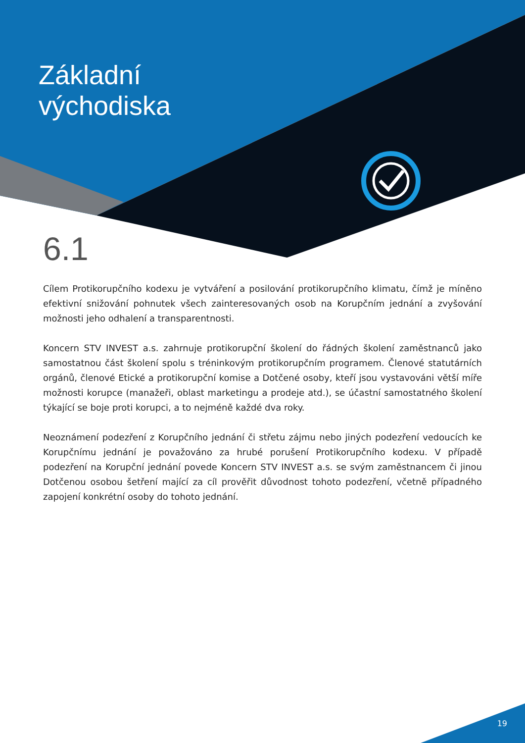Základní
východiska
6.1
Cílem Protikorupčního kodexu je vytváření a posilování protikorupčního klimatu, čímž je míněno efektivní snižování pohnutek všech zainteresovaných osob na Korupčním jednání a zvyšování možnosti jeho odhalení a transparentnosti.
Koncern STV INVEST a.s. zahrnuje protikorupční školení do řádných školení zaměstnanců jako samostatnou část školení spolu s tréninkovým protikorupčním programem. Členové statutárních orgánů, členové Etické a protikorupční komise a Dotčené osoby, kteří jsou vystavováni větší míře možnosti korupce (manažeři, oblast marketingu a prodeje atd.), se účastní samostatného školení týkající se boje proti korupci, a to nejméně každé dva roky.
Neoznámení podezření z Korupčního jednání či střetu zájmu nebo jiných podezření vedoucích ke Korupčnímu jednání je považováno za hrubé porušení Protikorupčního kodexu. V případě podezření na Korupční jednání povede Koncern STV INVEST a.s. se svým zaměstnancem či jinou Dotčenou osobou šetření mající za cíl prověřit důvodnost tohoto podezření, včetně případného zapojení konkrétní osoby do tohoto jednání.
19